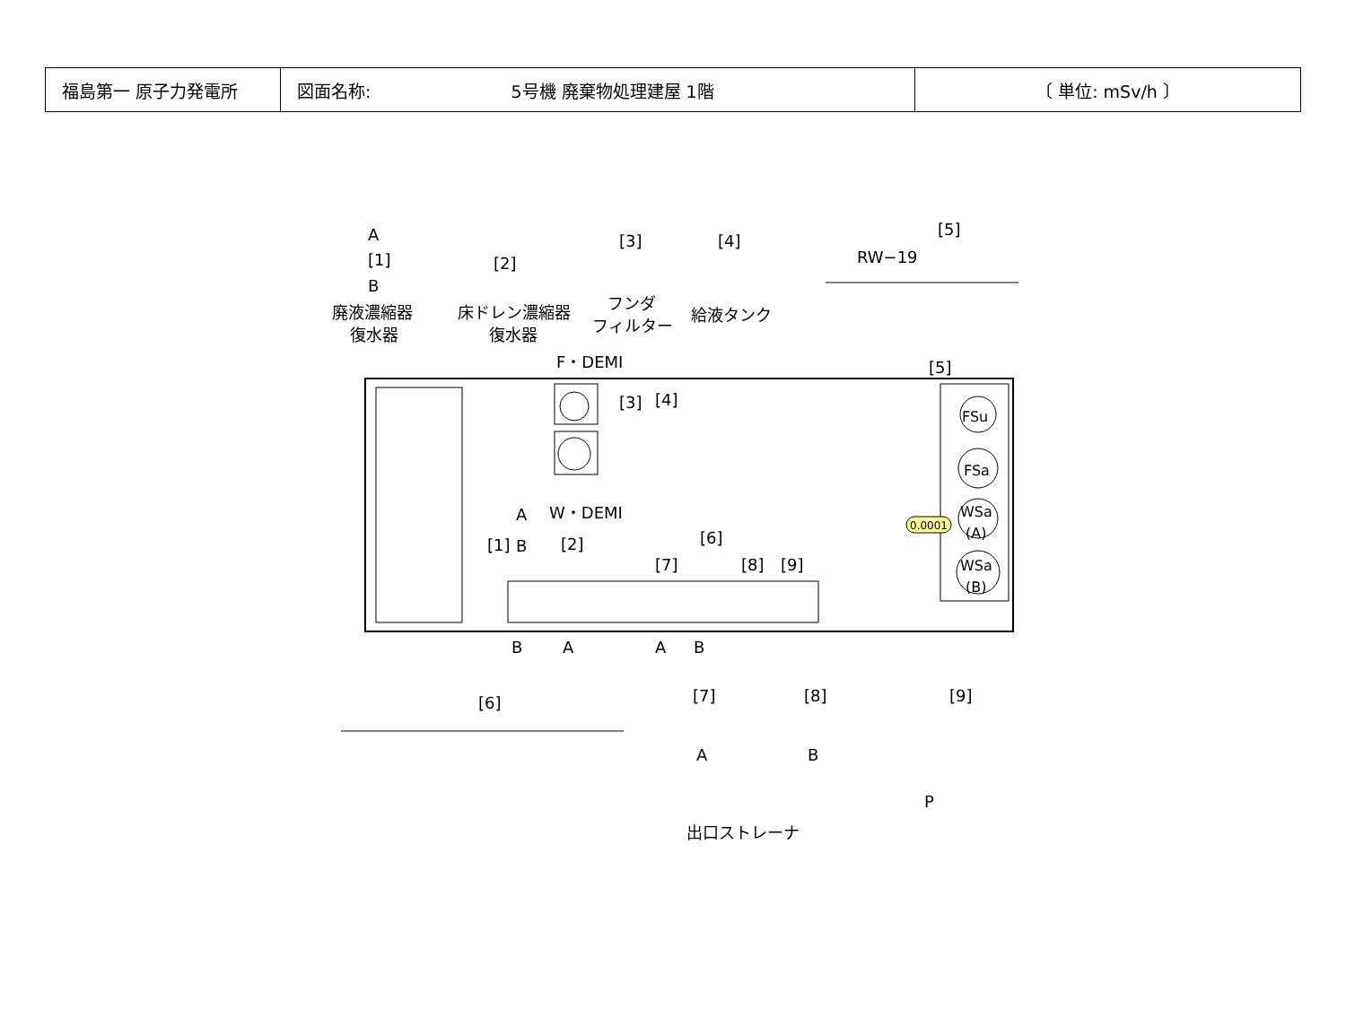| 福島第一 原子力発電所 | 図面名称: 5号機 廃棄物処理建屋 1階 | 〔 単位: mSv/h 〕 |
FSu
FSa
WSa
(A)
WSa
(B)
0.0001
F・DEMI
W・DEMI
A
[1]
B
[2]
[3]
[4]
[5]
[6]
[7]
[8]
[9]
B
A
A
B
A
B
[1]
[2]
[3]
[4]
[5]
RW−19
廃液濃縮器
復水器
床ドレン濃縮器
復水器
フンダ
フィルター
給液タンク
[6]
[7]
[8]
[9]
A
B
P
出口ストレーナ